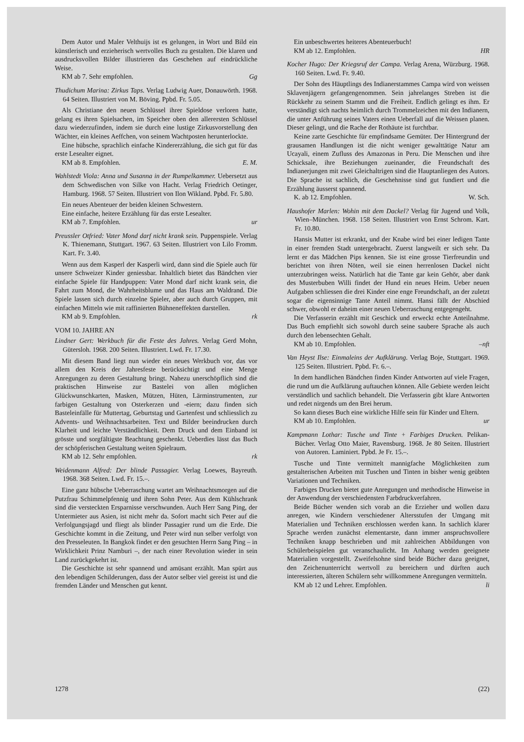Dem Autor und Maler Velthuijs ist es gelungen, in Wort und Bild ein künstlerisch und erzieherisch wertvolles Buch zu gestalten. Die klaren und ausdrucksvollen Bilder illustrieren das Geschehen auf eindrückliche Weise.
KM ab 7. Sehr empfohlen. Gg
Thudichum Marina: Zirkus Taps. Verlag Ludwig Auer, Donauwörth. 1968. 64 Seiten. Illustriert von M. Böving. Ppbd. Fr. 5.05.
Als Christiane den neuen Schlüssel ihrer Spieldose verloren hatte, gelang es ihren Spielsachen, im Speicher oben den allerersten Schlüssel dazu wiederzufinden, indem sie durch eine lustige Zirkusvorstellung den Wächter, ein kleines Aeffchen, von seinem Wachtposten herunterlockte.
Eine hübsche, sprachlich einfache Kindererzählung, die sich gut für das erste Lesealter eignet.
KM ab 8. Empfohlen. E. M.
Wahlstedt Viola: Anna und Susanna in der Rumpelkammer. Uebersetzt aus dem Schwedischen von Silke von Hacht. Verlag Friedrich Oetinger, Hamburg. 1968. 57 Seiten. Illustriert von Ilon Wikland. Ppbd. Fr. 5.80.
Ein neues Abenteuer der beiden kleinen Schwestern.
Eine einfache, heitere Erzählung für das erste Lesealter.
KM ab 7. Empfohlen. ur
Preussler Otfried: Vater Mond darf nicht krank sein. Puppenspiele. Verlag K. Thienemann, Stuttgart. 1967. 63 Seiten. Illustriert von Lilo Fromm. Kart. Fr. 3.40.
Wenn aus dem Kasperl der Kasperli wird, dann sind die Spiele auch für unsere Schweizer Kinder geniessbar. Inhaltlich bietet das Bändchen vier einfache Spiele für Handpuppen: Vater Mond darf nicht krank sein, die Fahrt zum Mond, die Wahrheitsblume und das Haus am Waldrand. Die Spiele lassen sich durch einzelne Spieler, aber auch durch Gruppen, mit einfachen Mitteln wie mit raffinierten Bühneneffekten darstellen.
KM ab 9. Empfohlen. rk
VOM 10. JAHRE AN
Lindner Gert: Werkbuch für die Feste des Jahres. Verlag Gerd Mohn, Gütersloh. 1968. 200 Seiten. Illustriert. Lwd. Fr. 17.30.
Mit diesem Band liegt nun wieder ein neues Werkbuch vor, das vor allem den Kreis der Jahresfeste berücksichtigt und eine Menge Anregungen zu deren Gestaltung bringt. Nahezu unerschöpflich sind die praktischen Hinweise zur Bastelei von allen möglichen Glückwunschkarten, Masken, Mützen, Hüten, Lärminstrumenten, zur farbigen Gestaltung von Osterkerzen und -eiern; dazu finden sich Basteleinfälle für Muttertag, Geburtstag und Gartenfest und schliesslich zu Advents- und Weihnachtsarbeiten. Text und Bilder beeindrucken durch Klarheit und leichte Verständlichkeit. Dem Druck und dem Einband ist grösste und sorgfältigste Beachtung geschenkt. Ueberdies lässt das Buch der schöpferischen Gestaltung weiten Spielraum.
KM ab 12. Sehr empfohlen. rk
Weidenmann Alfred: Der blinde Passagier. Verlag Loewes, Bayreuth. 1968. 368 Seiten. Lwd. Fr. 15.–.
Eine ganz hübsche Ueberraschung wartet am Weihnachtsmorgen auf die Putzfrau Schimmelpfennig und ihren Sohn Peter. Aus dem Kühlschrank sind die versteckten Ersparnisse verschwunden. Auch Herr Sang Ping, der Untermieter aus Asien, ist nicht mehr da. Sofort macht sich Peter auf die Verfolgungsjagd und fliegt als blinder Passagier rund um die Erde. Die Geschichte kommt in die Zeitung, und Peter wird nun selber verfolgt von den Presseleuten. In Bangkok findet er den gesuchten Herrn Sang Ping – in Wirklichkeit Prinz Namburi –, der nach einer Revolution wieder in sein Land zurückgekehrt ist.
Die Geschichte ist sehr spannend und amüsant erzählt. Man spürt aus den lebendigen Schilderungen, dass der Autor selber viel gereist ist und die fremden Länder und Menschen gut kennt.
Ein unbeschwertes heiteres Abenteuerbuch!
KM ab 12. Empfohlen. HR
Kocher Hugo: Der Kriegsruf der Campa. Verlag Arena, Würzburg. 1968. 160 Seiten. Lwd. Fr. 9.40.
Der Sohn des Häuptlings des Indianerstammes Campa wird von weissen Sklavenjägern gefangengenommen. Sein jahrelanges Streben ist die Rückkehr zu seinem Stamm und die Freiheit. Endlich gelingt es ihm. Er verständigt sich nachts heimlich durch Trommelzeichen mit den Indianern, die unter Anführung seines Vaters einen Ueberfall auf die Weissen planen. Dieser gelingt, und die Rache der Rothäute ist furchtbar.
Keine zarte Geschichte für empfindsame Gemüter. Der Hintergrund der grausamen Handlungen ist die nicht weniger gewalttätige Natur am Ucayali, einem Zufluss des Amazonas in Peru. Die Menschen und ihre Schicksale, ihre Beziehungen zueinander, die Freundschaft des Indianerjungen mit zwei Gleichaltrigen sind die Hauptanliegen des Autors. Die Sprache ist sachlich, die Geschehnisse sind gut fundiert und die Erzählung äusserst spannend.
K. ab 12. Empfohlen. W. Sch.
Haushofer Marlen: Wohin mit dem Dackel? Verlag für Jugend und Volk, Wien–München. 1968. 158 Seiten. Illustriert von Ernst Schrom. Kart. Fr. 10.80.
Hansis Mutter ist erkrankt, und der Knabe wird bei einer ledigen Tante in einer fremden Stadt untergebracht. Zuerst langweilt er sich sehr. Da lernt er das Mädchen Pips kennen. Sie ist eine grosse Tierfreundin und berichtet von ihren Nöten, weil sie einen herrenlosen Dackel nicht unterzubringen weiss. Natürlich hat die Tante gar kein Gehör, aber dank des Musterbuben Willi findet der Hund ein neues Heim. Ueber neuen Aufgaben schliessen die drei Kinder eine enge Freundschaft, an der zuletzt sogar die eigensinnige Tante Anteil nimmt. Hansi fällt der Abschied schwer, obwohl er daheim einer neuen Ueberraschung entgegengeht.
Die Verfasserin erzählt mit Geschick und erweckt echte Anteilnahme. Das Buch empfiehlt sich sowohl durch seine saubere Sprache als auch durch den lebensechten Gehalt.
KM ab 10. Empfohlen. –nft
Van Heyst Ilse: Einmaleins der Aufklärung. Verlag Boje, Stuttgart. 1969. 125 Seiten. Illustriert. Ppbd. Fr. 6.–.
In dem handlichen Bändchen finden Kinder Antworten auf viele Fragen, die rund um die Aufklärung auftauchen können. Alle Gebiete werden leicht verständlich und sachlich behandelt. Die Verfasserin gibt klare Antworten und redet nirgends um den Brei herum.
So kann dieses Buch eine wirkliche Hilfe sein für Kinder und Eltern.
KM ab 10. Empfohlen. ur
Kampmann Lothar: Tusche und Tinte + Farbiges Drucken. Pelikan-Bücher. Verlag Otto Maier, Ravensburg. 1968. Je 80 Seiten. Illustriert von Autoren. Laminiert. Ppbd. Je Fr. 15.–.
Tusche und Tinte vermittelt mannigfache Möglichkeiten zum gestalterischen Arbeiten mit Tuschen und Tinten in bisher wenig geübten Variationen und Techniken.
Farbiges Drucken bietet gute Anregungen und methodische Hinweise in der Anwendung der verschiedensten Farbdruckverfahren.
Beide Bücher wenden sich vorab an die Erzieher und wollen dazu anregen, wie Kindern verschiedener Altersstufen der Umgang mit Materialien und Techniken erschlossen werden kann. In sachlich klarer Sprache werden zunächst elementarste, dann immer anspruchsvollere Techniken knapp beschrieben und mit zahlreichen Abbildungen von Schülerbeispielen gut veranschaulicht. Im Anhang werden geeignete Materialien vorgestellt. Zweifelsohne sind beide Bücher dazu geeignet, den Zeichenunterricht wertvoll zu bereichern und dürften auch interessierten, älteren Schülern sehr willkommene Anregungen vermitteln.
KM ab 12 und Lehrer. Empfohlen. li
1278 (22)